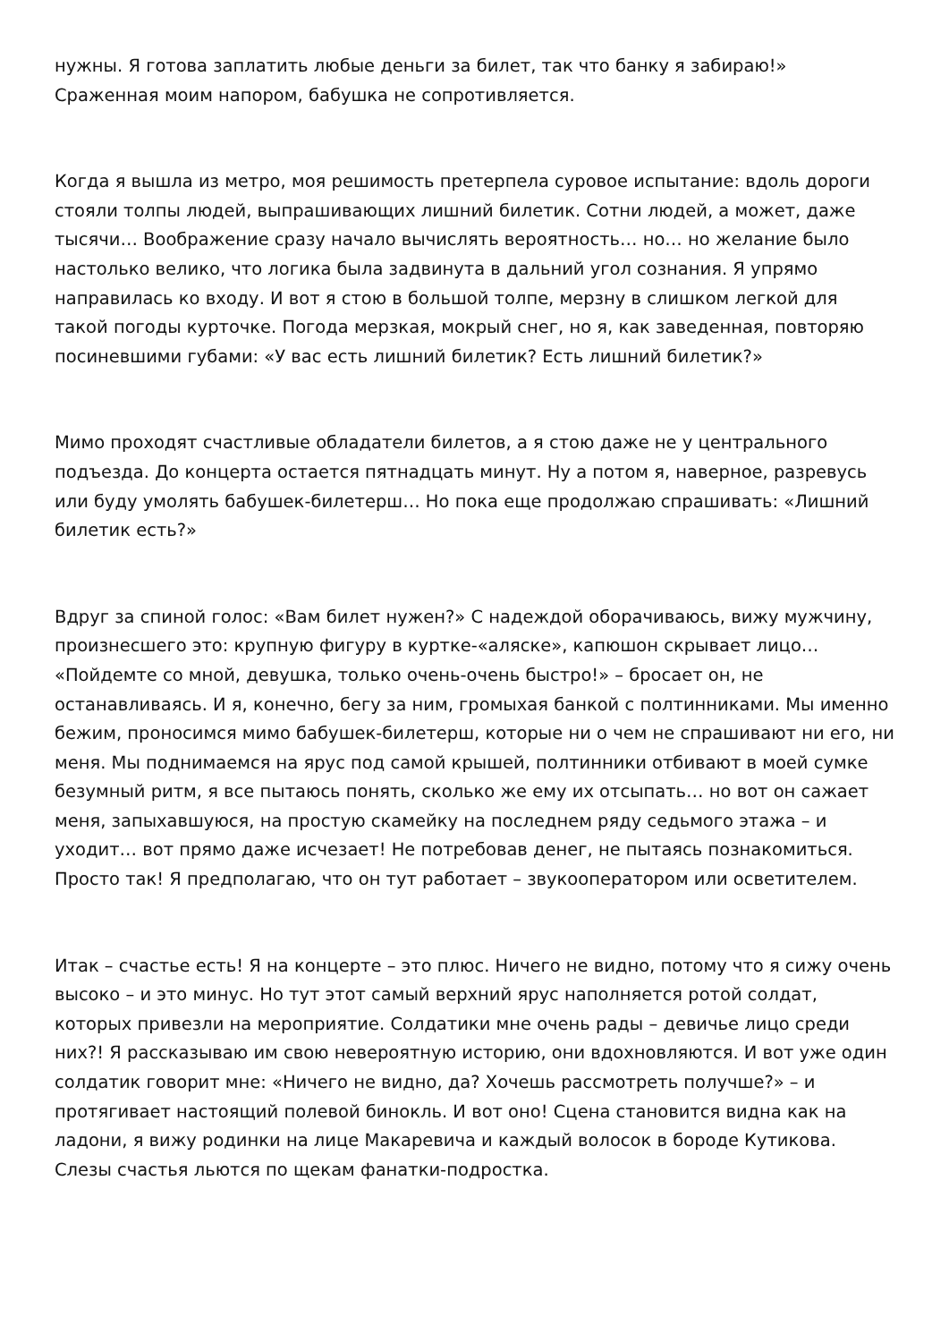нужны. Я готова заплатить любые деньги за билет, так что банку я забираю!» Сраженная моим напором, бабушка не сопротивляется.
Когда я вышла из метро, моя решимость претерпела суровое испытание: вдоль дороги стояли толпы людей, выпрашивающих лишний билетик. Сотни людей, а может, даже тысячи… Воображение сразу начало вычислять вероятность… но… но желание было настолько велико, что логика была задвинута в дальний угол сознания. Я упрямо направилась ко входу. И вот я стою в большой толпе, мерзну в слишком легкой для такой погоды курточке. Погода мерзкая, мокрый снег, но я, как заведенная, повторяю посиневшими губами: «У вас есть лишний билетик? Есть лишний билетик?»
Мимо проходят счастливые обладатели билетов, а я стою даже не у центрального подъезда. До концерта остается пятнадцать минут. Ну а потом я, наверное, разревусь или буду умолять бабушек-билетерш… Но пока еще продолжаю спрашивать: «Лишний билетик есть?»
Вдруг за спиной голос: «Вам билет нужен?» С надеждой оборачиваюсь, вижу мужчину, произнесшего это: крупную фигуру в куртке-«аляске», капюшон скрывает лицо… «Пойдемте со мной, девушка, только очень-очень быстро!» – бросает он, не останавливаясь. И я, конечно, бегу за ним, громыхая банкой с полтинниками. Мы именно бежим, проносимся мимо бабушек-билетерш, которые ни о чем не спрашивают ни его, ни меня. Мы поднимаемся на ярус под самой крышей, полтинники отбивают в моей сумке безумный ритм, я все пытаюсь понять, сколько же ему их отсыпать… но вот он сажает меня, запыхавшуюся, на простую скамейку на последнем ряду седьмого этажа – и уходит… вот прямо даже исчезает! Не потребовав денег, не пытаясь познакомиться. Просто так! Я предполагаю, что он тут работает – звукооператором или осветителем.
Итак – счастье есть! Я на концерте – это плюс. Ничего не видно, потому что я сижу очень высоко – и это минус. Но тут этот самый верхний ярус наполняется ротой солдат, которых привезли на мероприятие. Солдатики мне очень рады – девичье лицо среди них?! Я рассказываю им свою невероятную историю, они вдохновляются. И вот уже один солдатик говорит мне: «Ничего не видно, да? Хочешь рассмотреть получше?» – и протягивает настоящий полевой бинокль. И вот оно! Сцена становится видна как на ладони, я вижу родинки на лице Макаревича и каждый волосок в бороде Кутикова. Слезы счастья льются по щекам фанатки-подростка.